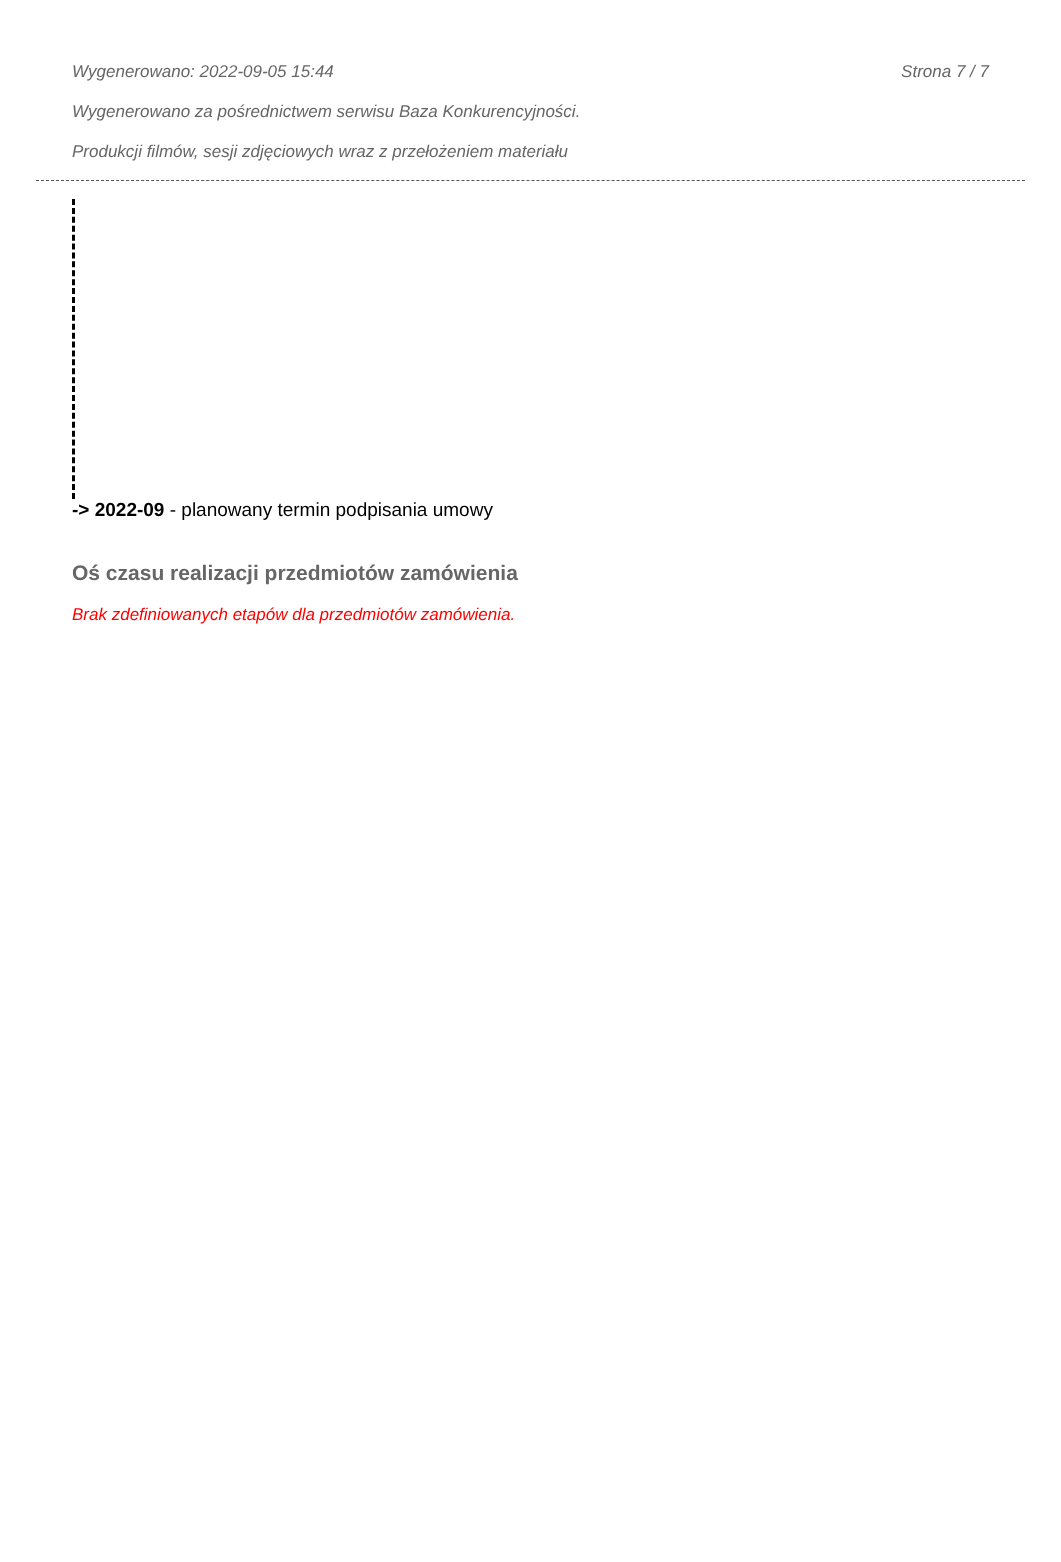Wygenerowano: 2022-09-05 15:44 Strona 7 / 7
Wygenerowano za pośrednictwem serwisu Baza Konkurencyjności.
Produkcji filmów, sesji zdjęciowych wraz z przełożeniem materiału
-> 2022-09 - planowany termin podpisania umowy
Oś czasu realizacji przedmiotów zamówienia
Brak zdefiniowanych etapów dla przedmiotów zamówienia.